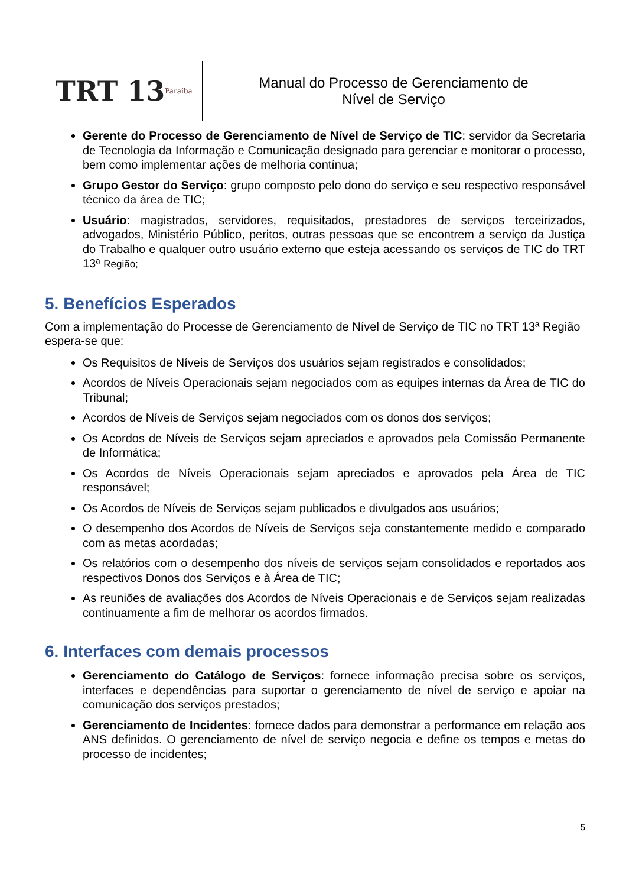TRT 13 Paraíba
Manual do Processo de Gerenciamento de
Nível de Serviço
Gerente do Processo de Gerenciamento de Nível de Serviço de TIC: servidor da Secretaria de Tecnologia da Informação e Comunicação designado para gerenciar e monitorar o processo, bem como implementar ações de melhoria contínua;
Grupo Gestor do Serviço: grupo composto pelo dono do serviço e seu respectivo responsável técnico da área de TIC;
Usuário: magistrados, servidores, requisitados, prestadores de serviços terceirizados, advogados, Ministério Público, peritos, outras pessoas que se encontrem a serviço da Justiça do Trabalho e qualquer outro usuário externo que esteja acessando os serviços de TIC do TRT 13ª Região;
5. Benefícios Esperados
Com a implementação do Processe de Gerenciamento de Nível de Serviço de TIC no TRT 13ª Região espera-se que:
Os Requisitos de Níveis de Serviços dos usuários sejam registrados e consolidados;
Acordos de Níveis Operacionais sejam negociados com as equipes internas da Área de TIC do Tribunal;
Acordos de Níveis de Serviços sejam negociados com os donos dos serviços;
Os Acordos de Níveis de Serviços sejam apreciados e aprovados pela Comissão Permanente de Informática;
Os Acordos de Níveis Operacionais sejam apreciados e aprovados pela Área de TIC responsável;
Os Acordos de Níveis de Serviços sejam publicados e divulgados aos usuários;
O desempenho dos Acordos de Níveis de Serviços seja constantemente medido e comparado com as metas acordadas;
Os relatórios com o desempenho dos níveis de serviços sejam consolidados e reportados aos respectivos Donos dos Serviços e à Área de TIC;
As reuniões de avaliações dos Acordos de Níveis Operacionais e de Serviços sejam realizadas continuamente a fim de melhorar os acordos firmados.
6. Interfaces com demais processos
Gerenciamento do Catálogo de Serviços: fornece informação precisa sobre os serviços, interfaces e dependências para suportar o gerenciamento de nível de serviço e apoiar na comunicação dos serviços prestados;
Gerenciamento de Incidentes: fornece dados para demonstrar a performance em relação aos ANS definidos. O gerenciamento de nível de serviço negocia e define os tempos e metas do processo de incidentes;
5